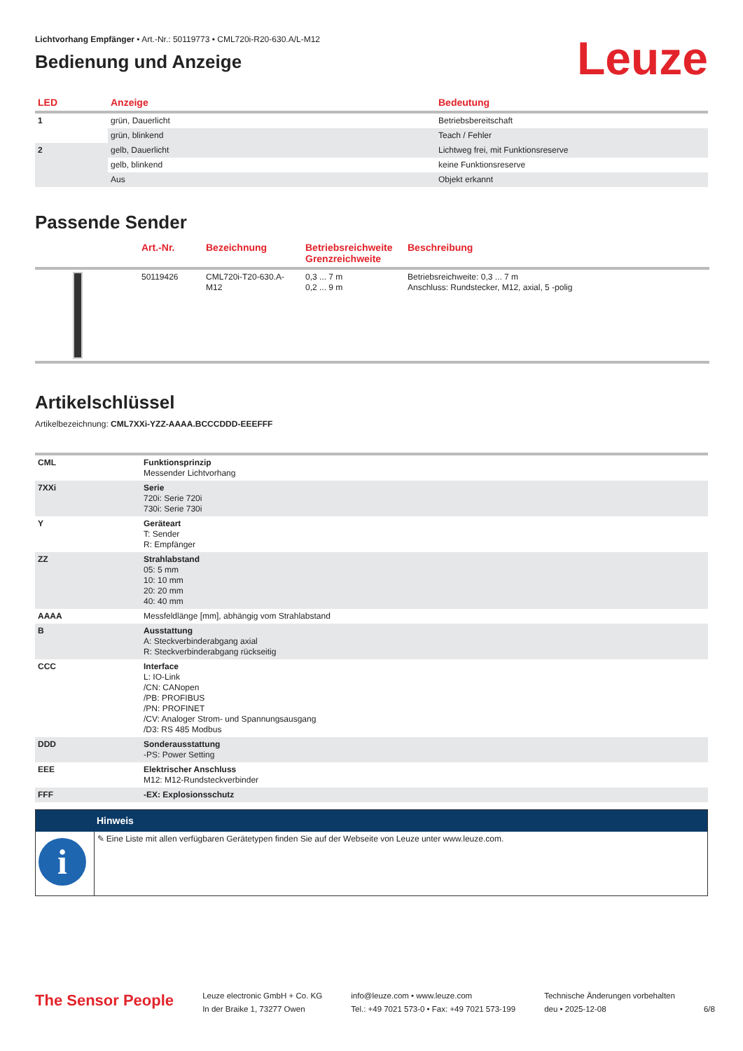Lichtvorhang Empfänger • Art.-Nr.: 50119773 • CML720i-R20-630.A/L-M12
Bedienung und Anzeige
Leuze
| LED | Anzeige | Bedeutung |
| --- | --- | --- |
| 1 | grün, Dauerlicht | Betriebsbereitschaft |
| | grün, blinkend | Teach / Fehler |
| 2 | gelb, Dauerlicht | Lichtweg frei, mit Funktionsreserve |
| | gelb, blinkend | keine Funktionsreserve |
| | Aus | Objekt erkannt |
Passende Sender
| | Art.-Nr. | Bezeichnung | Betriebsreichweite Grenzreichweite | Beschreibung |
| --- | --- | --- | --- | --- |
| | 50119426 | CML720i-T20-630.A-M12 | 0,3 ... 7 m 0,2 ... 9 m | Betriebsreichweite: 0,3 ... 7 m Anschluss: Rundstecker, M12, axial, 5 -polig |
Artikelschlüssel
Artikelbezeichnung: CML7XXi-YZZ-AAAA.BCCCDDD-EEEFFF
| CML | Funktionsprinzip Messender Lichtvorhang |
| 7XXi | Serie 720i: Serie 720i 730i: Serie 730i |
| Y | Geräteart T: Sender R: Empfänger |
| ZZ | Strahlabstand 05: 5 mm 10: 10 mm 20: 20 mm 40: 40 mm |
| AAAA | Messfeldlänge [mm], abhängig vom Strahlabstand |
| B | Ausstattung A: Steckverbinderabgang axial R: Steckverbinderabgang rückseitig |
| CCC | Interface L: IO-Link /CN: CANopen /PB: PROFIBUS /PN: PROFINET /CV: Analoger Strom- und Spannungsausgang /D3: RS 485 Modbus |
| DDD | Sonderausstattung -PS: Power Setting |
| EEE | Elektrischer Anschluss M12: M12-Rundsteckverbinder |
| FFF | -EX: Explosionsschutz |
| | Hinweis |
| i | ✎ Eine Liste mit allen verfügbaren Gerätetypen finden Sie auf der Webseite von Leuze unter www.leuze.com. |
The Sensor People
Leuze electronic GmbH + Co. KG
In der Braike 1, 73277 Owen
info@leuze.com • www.leuze.com
Tel.: +49 7021 573-0 • Fax: +49 7021 573-199
Technische Änderungen vorbehalten
deu • 2025-12-08
6/8